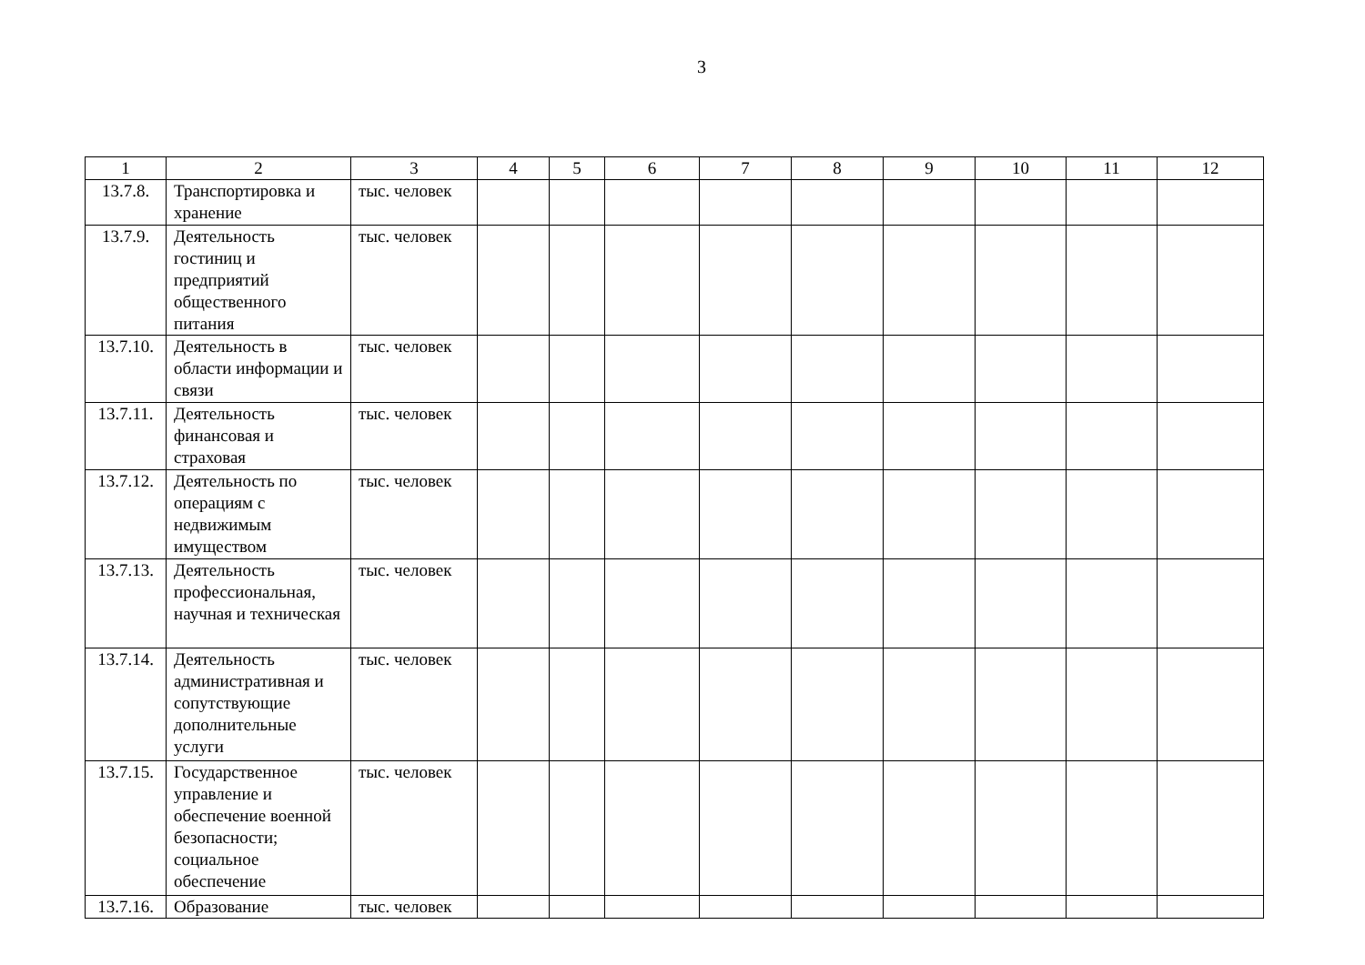3
| 1 | 2 | 3 | 4 | 5 | 6 | 7 | 8 | 9 | 10 | 11 | 12 |
| --- | --- | --- | --- | --- | --- | --- | --- | --- | --- | --- | --- |
| 13.7.8. | Транспортировка и хранение | тыс. человек | | | | | | | | | |
| 13.7.9. | Деятельность гостиниц и предприятий общественного питания | тыс. человек | | | | | | | | | |
| 13.7.10. | Деятельность в области информации и связи | тыс. человек | | | | | | | | | |
| 13.7.11. | Деятельность финансовая и страховая | тыс. человек | | | | | | | | | |
| 13.7.12. | Деятельность по операциям с недвижимым имуществом | тыс. человек | | | | | | | | | |
| 13.7.13. | Деятельность профессиональная, научная и техническая | тыс. человек | | | | | | | | | |
| 13.7.14. | Деятельность административная и сопутствующие дополнительные услуги | тыс. человек | | | | | | | | | |
| 13.7.15. | Государственное управление и обеспечение военной безопасности; социальное обеспечение | тыс. человек | | | | | | | | | |
| 13.7.16. | Образование | тыс. человек | | | | | | | | | |